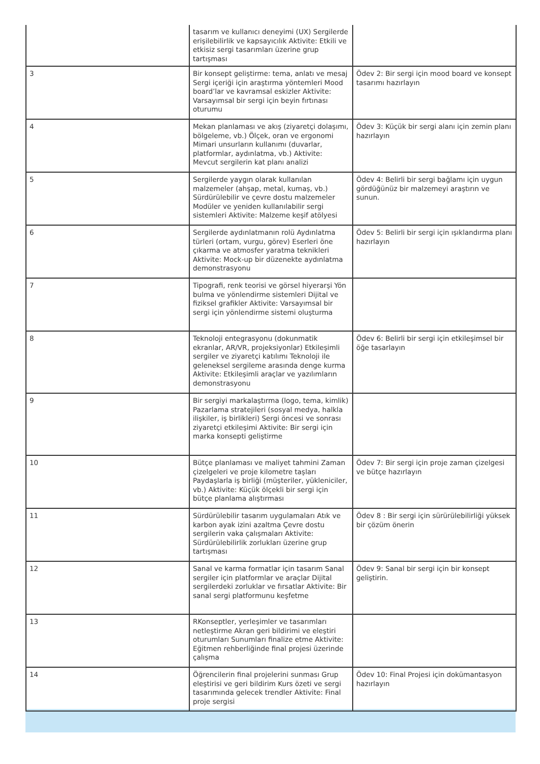| | tasarım ve kullanıcı deneyimi (UX) Sergilerde erişilebilirlik ve kapsayıcılık Aktivite: Etkili ve etkisiz sergi tasarımları üzerine grup tartışması | |
| 3 | Bir konsept geliştirme: tema, anlatı ve mesaj Sergi içeriği için araştırma yöntemleri Mood board’lar ve kavramsal eskizler Aktivite: Varsayımsal bir sergi için beyin fırtınası oturumu | Ödev 2: Bir sergi için mood board ve konsept tasarımı hazırlayın |
| 4 | Mekan planlaması ve akış (ziyaretçi dolaşımı, bölgeleme, vb.) Ölçek, oran ve ergonomi Mimari unsurların kullanımı (duvarlar, platformlar, aydınlatma, vb.) Aktivite: Mevcut sergilerin kat planı analizi | Ödev 3: Küçük bir sergi alanı için zemin planı hazırlayın |
| 5 | Sergilerde yaygın olarak kullanılan malzemeler (ahşap, metal, kumaş, vb.) Sürdürülebilir ve çevre dostu malzemeler Modüler ve yeniden kullanılabilir sergi sistemleri Aktivite: Malzeme keşif atölyesi | Ödev 4: Belirli bir sergi bağlamı için uygun gördüğünüz bir malzemeyi araştırın ve sunun. |
| 6 | Sergilerde aydınlatmanın rolü Aydınlatma türleri (ortam, vurgu, görev) Eserleri öne çıkarma ve atmosfer yaratma teknikleri Aktivite: Mock-up bir düzenekte aydınlatma demonstrasyonu | Ödev 5: Belirli bir sergi için ışıklandırma planı hazırlayın |
| 7 | Tipografi, renk teorisi ve görsel hiyerarşi Yön bulma ve yönlendirme sistemleri Dijital ve fiziksel grafikler Aktivite: Varsayımsal bir sergi için yönlendirme sistemi oluşturma | |
| 8 | Teknoloji entegrasyonu (dokunmatik ekranlar, AR/VR, projeksiyonlar) Etkileşimli sergiler ve ziyaretçi katılımı Teknoloji ile geleneksel sergileme arasında denge kurma Aktivite: Etkileşimli araçlar ve yazılımların demonstrasyonu | Ödev 6: Belirli bir sergi için etkileşimsel bir öğe tasarlayın |
| 9 | Bir sergiyi markalaştırma (logo, tema, kimlik) Pazarlama stratejileri (sosyal medya, halkla ilişkiler, iş birlikleri) Sergi öncesi ve sonrası ziyaretçi etkileşimi Aktivite: Bir sergi için marka konsepti geliştirme | |
| 10 | Bütçe planlaması ve maliyet tahmini Zaman çizelgeleri ve proje kilometre taşları Paydaşlarla iş birliği (müşteriler, yükleniciler, vb.) Aktivite: Küçük ölçekli bir sergi için bütçe planlama alıştırması | Ödev 7: Bir sergi için proje zaman çizelgesi ve bütçe hazırlayın |
| 11 | Sürdürülebilir tasarım uygulamaları Atık ve karbon ayak izini azaltma Çevre dostu sergilerin vaka çalışmaları Aktivite: Sürdürülebilirlik zorlukları üzerine grup tartışması | Ödev 8 : Bir sergi için sürürülebilirliği yüksek bir çözüm önerin |
| 12 | Sanal ve karma formatlar için tasarım Sanal sergiler için platformlar ve araçlar Dijital sergilerdeki zorluklar ve fırsatlar Aktivite: Bir sanal sergi platformunu keşfetme | Ödev 9: Sanal bir sergi için bir konsept geliştirin. |
| 13 | RKonseptler, yerleşimler ve tasarımları netleştirme Akran geri bildirimi ve eleştiri oturumları Sunumları finalize etme Aktivite: Eğitmen rehberliğinde final projesi üzerinde çalışma | |
| 14 | Öğrencilerin final projelerini sunması Grup eleştirisi ve geri bildirim Kurs özeti ve sergi tasarımında gelecek trendler Aktivite: Final proje sergisi | Ödev 10: Final Projesi için dokümantasyon hazırlayın |